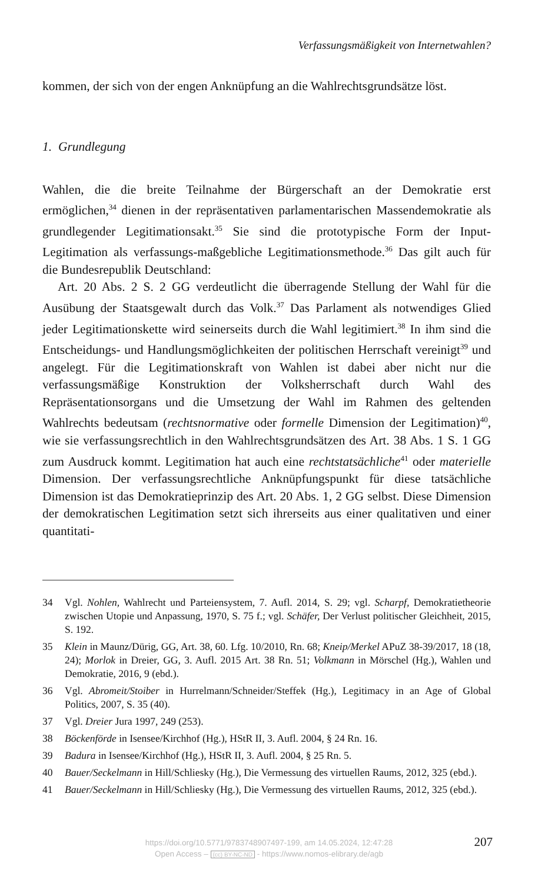Verfassungsmäßigkeit von Internetwahlen?
kommen, der sich von der engen Anknüpfung an die Wahlrechtsgrundsätze löst.
1. Grundlegung
Wahlen, die die breite Teilnahme der Bürgerschaft an der Demokratie erst ermöglichen,<sup>34</sup> dienen in der repräsentativen parlamentarischen Massendemokratie als grundlegender Legitimationsakt.<sup>35</sup> Sie sind die prototypische Form der Input-Legitimation als verfassungs-maßgebliche Legitimationsmethode.<sup>36</sup> Das gilt auch für die Bundesrepublik Deutschland:
Art. 20 Abs. 2 S. 2 GG verdeutlicht die überragende Stellung der Wahl für die Ausübung der Staatsgewalt durch das Volk.<sup>37</sup> Das Parlament als notwendiges Glied jeder Legitimationskette wird seinerseits durch die Wahl legitimiert.<sup>38</sup> In ihm sind die Entscheidungs- und Handlungsmöglichkeiten der politischen Herrschaft vereinigt<sup>39</sup> und angelegt. Für die Legitimationskraft von Wahlen ist dabei aber nicht nur die verfassungsmäßige Konstruktion der Volksherrschaft durch Wahl des Repräsentationsorgans und die Umsetzung der Wahl im Rahmen des geltenden Wahlrechts bedeutsam (rechtsnormative oder formelle Dimension der Legitimation)<sup>40</sup>, wie sie verfassungsrechtlich in den Wahlrechtsgrundsätzen des Art. 38 Abs. 1 S. 1 GG zum Ausdruck kommt. Legitimation hat auch eine rechtstatsächliche<sup>41</sup> oder materielle Dimension. Der verfassungsrechtliche Anknüpfungspunkt für diese tatsächliche Dimension ist das Demokratieprinzip des Art. 20 Abs. 1, 2 GG selbst. Diese Dimension der demokratischen Legitimation setzt sich ihrerseits aus einer qualitativen und einer quantitati-
34 Vgl. Nohlen, Wahlrecht und Parteiensystem, 7. Aufl. 2014, S. 29; vgl. Scharpf, Demokratietheorie zwischen Utopie und Anpassung, 1970, S. 75 f.; vgl. Schäfer, Der Verlust politischer Gleichheit, 2015, S. 192.
35 Klein in Maunz/Dürig, GG, Art. 38, 60. Lfg. 10/2010, Rn. 68; Kneip/Merkel APuZ 38-39/2017, 18 (18, 24); Morlok in Dreier, GG, 3. Aufl. 2015 Art. 38 Rn. 51; Volkmann in Mörschel (Hg.), Wahlen und Demokratie, 2016, 9 (ebd.).
36 Vgl. Abromeit/Stoiber in Hurrelmann/Schneider/Steffek (Hg.), Legitimacy in an Age of Global Politics, 2007, S. 35 (40).
37 Vgl. Dreier Jura 1997, 249 (253).
38 Böckenförde in Isensee/Kirchhof (Hg.), HStR II, 3. Aufl. 2004, § 24 Rn. 16.
39 Badura in Isensee/Kirchhof (Hg.), HStR II, 3. Aufl. 2004, § 25 Rn. 5.
40 Bauer/Seckelmann in Hill/Schliesky (Hg.), Die Vermessung des virtuellen Raums, 2012, 325 (ebd.).
41 Bauer/Seckelmann in Hill/Schliesky (Hg.), Die Vermessung des virtuellen Raums, 2012, 325 (ebd.).
https://doi.org/10.5771/9783748907497-199, am 14.05.2024, 12:47:28
Open Access – (cc) BY-NC-ND - https://www.nomos-elibrary.de/agb
207